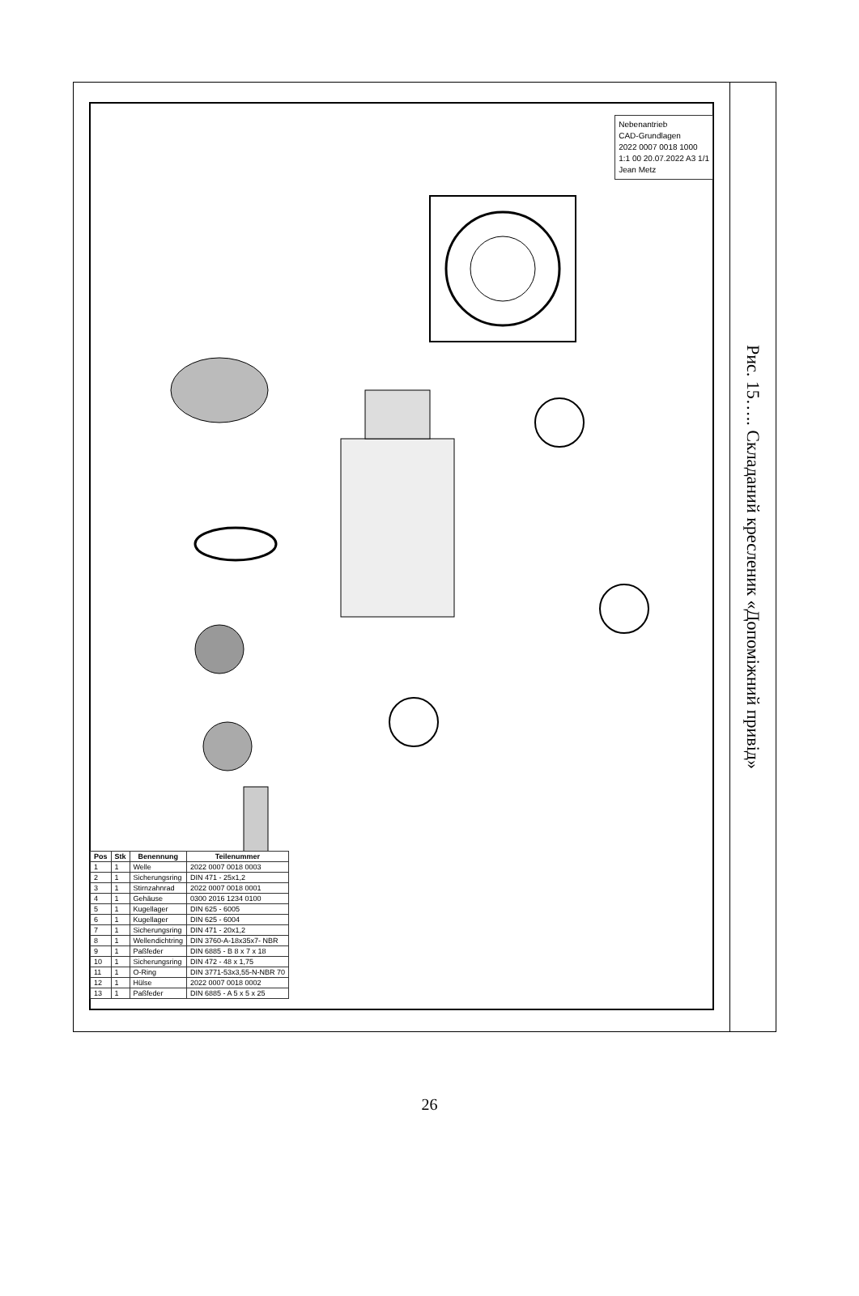Nebenantrieb
CAD-Grundlagen
2022 0007 0018 1000
1:1 00 20.07.2022 A3 1/1
Jean Metz
| Pos | Stk | Benennung | Teilenummer |
| --- | --- | --- | --- |
| 1 | 1 | Welle | 2022 0007 0018 0003 |
| 2 | 1 | Sicherungsring | DIN 471 - 25x1,2 |
| 3 | 1 | Stirnzahnrad | 2022 0007 0018 0001 |
| 4 | 1 | Gehäuse | 0300 2016 1234 0100 |
| 5 | 1 | Kugellager | DIN 625 - 6005 |
| 6 | 1 | Kugellager | DIN 625 - 6004 |
| 7 | 1 | Sicherungsring | DIN 471 - 20x1,2 |
| 8 | 1 | Wellendichtring | DIN 3760-A-18x35x7- NBR |
| 9 | 1 | Paßfeder | DIN 6885 - B 8 x 7 x 18 |
| 10 | 1 | Sicherungsring | DIN 472 - 48 x 1,75 |
| 11 | 1 | O-Ring | DIN 3771-53x3,55-N-NBR 70 |
| 12 | 1 | Hülse | 2022 0007 0018 0002 |
| 13 | 1 | Paßfeder | DIN 6885 - A 5 x 5 x 25 |
Рис. 15….. Складаний кресленик «Допоміжний привід»
26